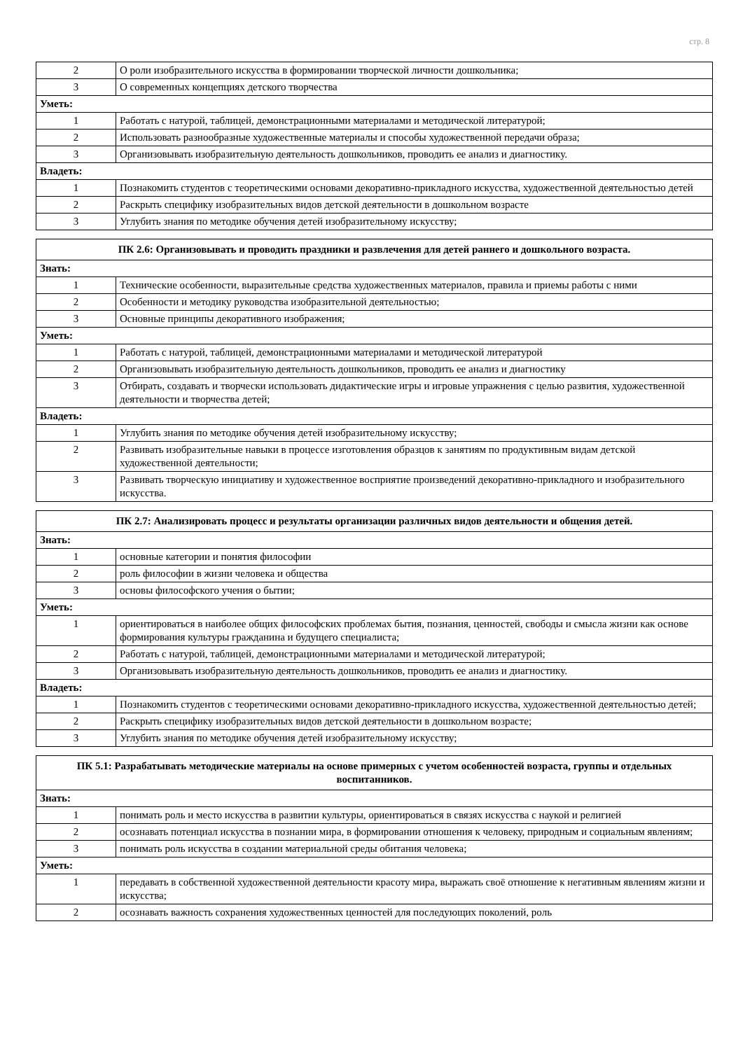стр. 8
| 2 | О роли изобразительного искусства в формировании творческой личности дошкольника; |
| 3 | О современных концепциях детского творчества |
| Уметь: | |
| 1 | Работать с натурой, таблицей, демонстрационными материалами и методической литературой; |
| 2 | Использовать разнообразные художественные материалы и способы художественной передачи образа; |
| 3 | Организовывать изобразительную деятельность дошкольников, проводить ее анализ и диагностику. |
| Владеть: | |
| 1 | Познакомить студентов с теоретическими основами декоративно-прикладного искусства, художественной деятельностью детей |
| 2 | Раскрыть специфику изобразительных видов детской деятельности в дошкольном возрасте |
| 3 | Углубить знания по методике обучения детей изобразительному искусству; |
| ПК 2.6: Организовывать и проводить праздники и развлечения для детей раннего и дошкольного возраста. | |
| --- | --- |
| Знать: | |
| 1 | Технические особенности, выразительные средства художественных материалов, правила и приемы работы с ними |
| 2 | Особенности и методику руководства изобразительной деятельностью; |
| 3 | Основные принципы декоративного изображения; |
| Уметь: | |
| 1 | Работать с натурой, таблицей, демонстрационными материалами и методической литературой |
| 2 | Организовывать изобразительную деятельность дошкольников, проводить ее анализ и диагностику |
| 3 | Отбирать, создавать и творчески использовать дидактические игры и игровые упражнения с целью развития, художественной деятельности и творчества детей; |
| Владеть: | |
| 1 | Углубить знания по методике обучения детей изобразительному искусству; |
| 2 | Развивать изобразительные навыки в процессе изготовления образцов к занятиям по продуктивным видам детской художественной деятельности; |
| 3 | Развивать творческую инициативу и художественное восприятие произведений декоративно-прикладного и изобразительного искусства. |
| ПК 2.7: Анализировать процесс и результаты организации различных видов деятельности и общения детей. | |
| --- | --- |
| Знать: | |
| 1 | основные категории и понятия философии |
| 2 | роль философии в жизни человека и общества |
| 3 | основы философского учения о бытии; |
| Уметь: | |
| 1 | ориентироваться в наиболее общих философских проблемах бытия, познания, ценностей, свободы и смысла жизни как основе формирования культуры гражданина и будущего специалиста; |
| 2 | Работать с натурой, таблицей, демонстрационными материалами и методической литературой; |
| 3 | Организовывать изобразительную деятельность дошкольников, проводить ее анализ и диагностику. |
| Владеть: | |
| 1 | Познакомить студентов с теоретическими основами декоративно-прикладного искусства, художественной деятельностью детей; |
| 2 | Раскрыть специфику изобразительных видов детской деятельности в дошкольном возрасте; |
| 3 | Углубить знания по методике обучения детей изобразительному искусству; |
| ПК 5.1: Разрабатывать методические материалы на основе примерных с учетом особенностей возраста, группы и отдельных воспитанников. | |
| --- | --- |
| Знать: | |
| 1 | понимать роль и место искусства в развитии культуры, ориентироваться в связях искусства с наукой и религией |
| 2 | осознавать потенциал искусства в познании мира, в формировании отношения к человеку, природным и социальным явлениям; |
| 3 | понимать роль искусства в создании материальной среды обитания человека; |
| Уметь: | |
| 1 | передавать в собственной художественной деятельности красоту мира, выражать своё отношение к негативным явлениям жизни и искусства; |
| 2 | осознавать важность сохранения художественных ценностей для последующих поколений, роль |